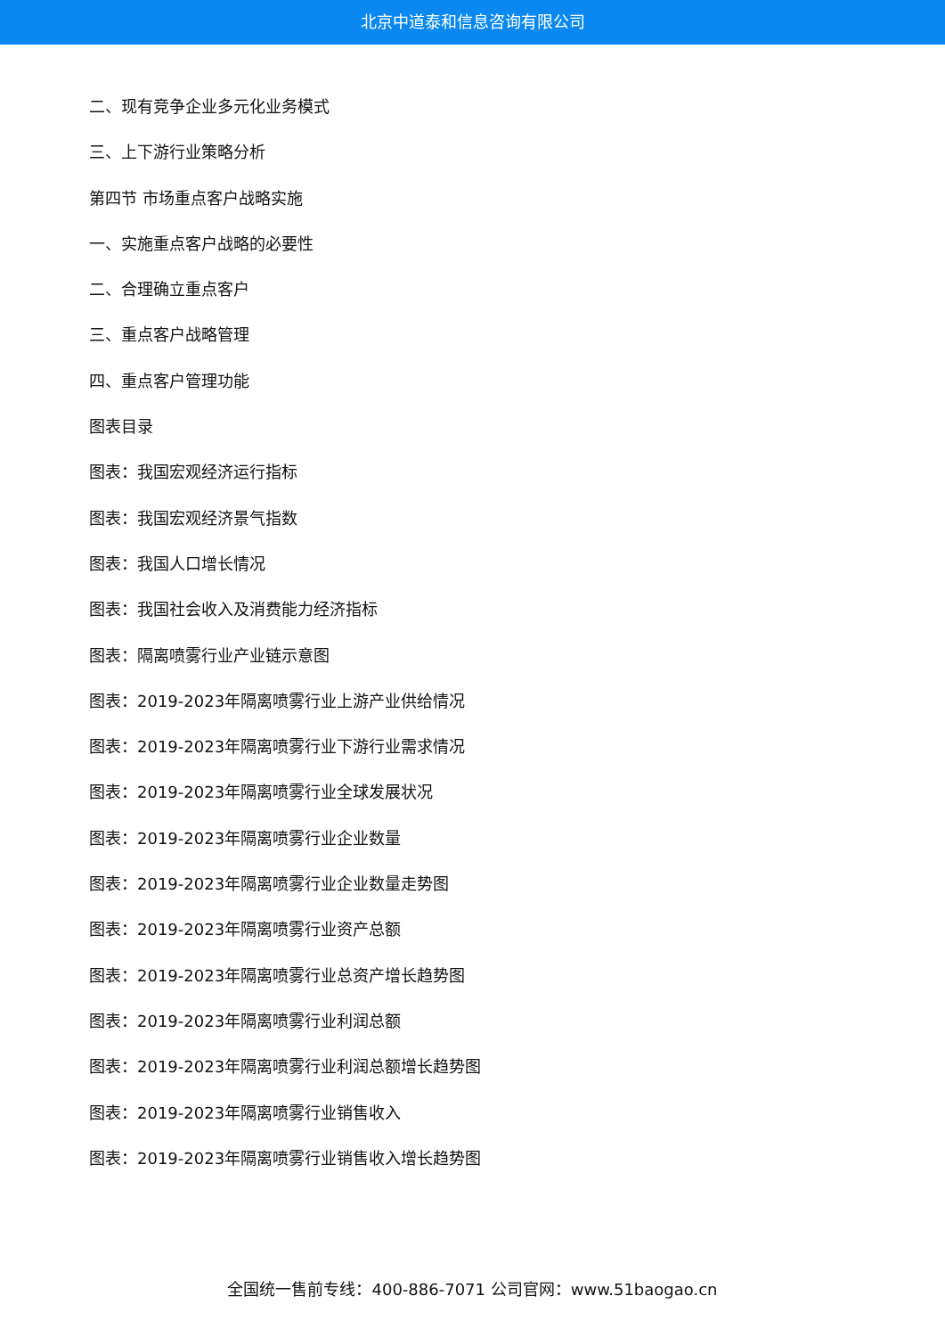北京中道泰和信息咨询有限公司
二、现有竞争企业多元化业务模式
三、上下游行业策略分析
第四节 市场重点客户战略实施
一、实施重点客户战略的必要性
二、合理确立重点客户
三、重点客户战略管理
四、重点客户管理功能
图表目录
图表：我国宏观经济运行指标
图表：我国宏观经济景气指数
图表：我国人口增长情况
图表：我国社会收入及消费能力经济指标
图表：隔离喷雾行业产业链示意图
图表：2019-2023年隔离喷雾行业上游产业供给情况
图表：2019-2023年隔离喷雾行业下游行业需求情况
图表：2019-2023年隔离喷雾行业全球发展状况
图表：2019-2023年隔离喷雾行业企业数量
图表：2019-2023年隔离喷雾行业企业数量走势图
图表：2019-2023年隔离喷雾行业资产总额
图表：2019-2023年隔离喷雾行业总资产增长趋势图
图表：2019-2023年隔离喷雾行业利润总额
图表：2019-2023年隔离喷雾行业利润总额增长趋势图
图表：2019-2023年隔离喷雾行业销售收入
图表：2019-2023年隔离喷雾行业销售收入增长趋势图
全国统一售前专线：400-886-7071 公司官网：www.51baogao.cn